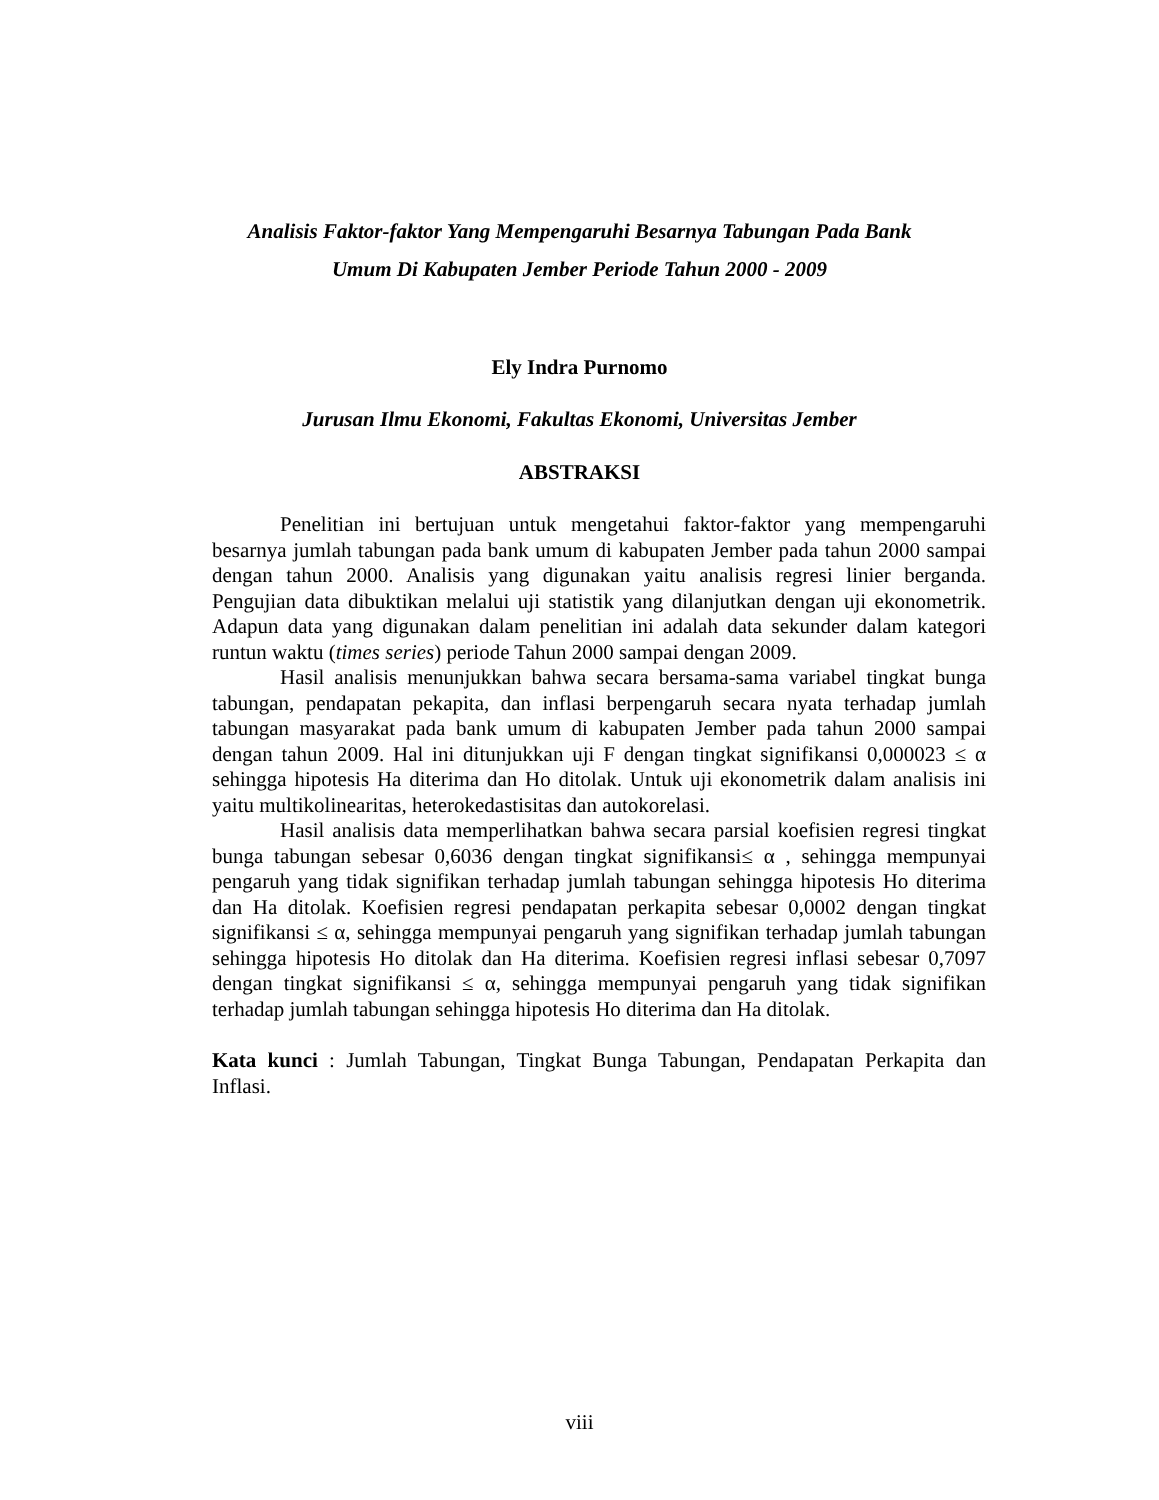Analisis Faktor-faktor Yang Mempengaruhi Besarnya Tabungan Pada Bank
Umum Di Kabupaten Jember Periode Tahun 2000 - 2009
Ely Indra Purnomo
Jurusan Ilmu Ekonomi, Fakultas Ekonomi, Universitas Jember
ABSTRAKSI
Penelitian ini bertujuan untuk mengetahui faktor-faktor yang mempengaruhi besarnya jumlah tabungan pada bank umum di kabupaten Jember pada tahun 2000 sampai dengan tahun 2000. Analisis yang digunakan yaitu analisis regresi linier berganda. Pengujian data dibuktikan melalui uji statistik yang dilanjutkan dengan uji ekonometrik. Adapun data yang digunakan dalam penelitian ini adalah data sekunder dalam kategori runtun waktu (times series) periode Tahun 2000 sampai dengan 2009.
Hasil analisis menunjukkan bahwa secara bersama-sama variabel tingkat bunga tabungan, pendapatan pekapita, dan inflasi berpengaruh secara nyata terhadap jumlah tabungan masyarakat pada bank umum di kabupaten Jember pada tahun 2000 sampai dengan tahun 2009. Hal ini ditunjukkan uji F dengan tingkat signifikansi 0,000023 ≤ α sehingga hipotesis Ha diterima dan Ho ditolak. Untuk uji ekonometrik dalam analisis ini yaitu multikolinearitas, heterokedastisitas dan autokorelasi.
Hasil analisis data memperlihatkan bahwa secara parsial koefisien regresi tingkat bunga tabungan sebesar 0,6036 dengan tingkat signifikansi≤ α , sehingga mempunyai pengaruh yang tidak signifikan terhadap jumlah tabungan sehingga hipotesis Ho diterima dan Ha ditolak. Koefisien regresi pendapatan perkapita sebesar 0,0002 dengan tingkat signifikansi ≤ α, sehingga mempunyai pengaruh yang signifikan terhadap jumlah tabungan sehingga hipotesis Ho ditolak dan Ha diterima. Koefisien regresi inflasi sebesar 0,7097 dengan tingkat signifikansi ≤ α, sehingga mempunyai pengaruh yang tidak signifikan terhadap jumlah tabungan sehingga hipotesis Ho diterima dan Ha ditolak.
Kata kunci : Jumlah Tabungan, Tingkat Bunga Tabungan, Pendapatan Perkapita dan Inflasi.
viii